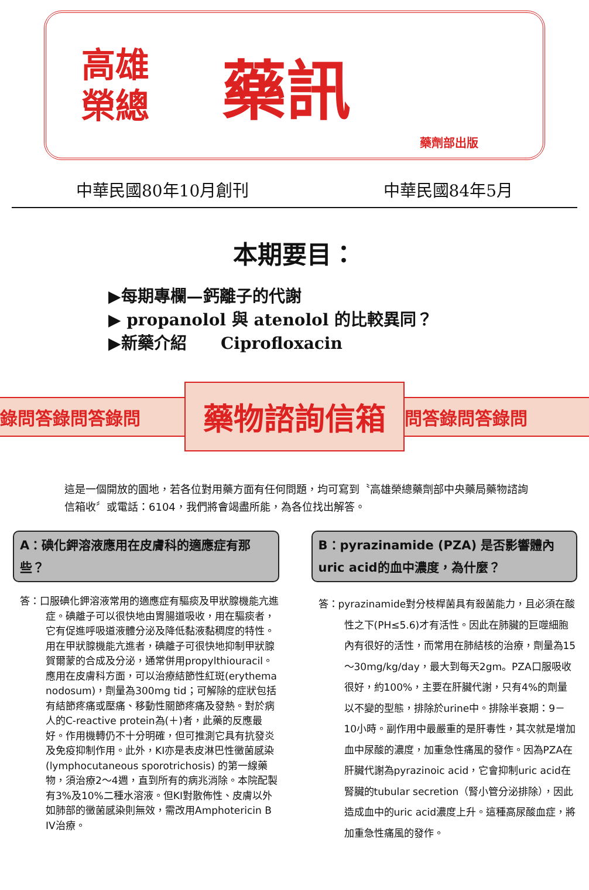高雄
榮總
藥訊
藥劑部出版
中華民國80年10月創刊 中華民國84年5月
本期要目：
▶每期專欄—鈣離子的代謝
▶ propanolol 與 atenolol 的比較異同？
▶新藥介紹 Ciprofloxacin
錄問答錄問答錄問
藥物諮詢信箱
問答錄問答錄問
這是一個開放的園地，若各位對用藥方面有任何問題，均可寫到〝高雄榮總藥劑部中央藥局藥物諮詢信箱收〞或電話：6104，我們將會竭盡所能，為各位找出解答。
A：碘化鉀溶液應用在皮膚科的適應症有那些？
答：口服碘化鉀溶液常用的適應症有驅痰及甲狀腺機能亢進症。碘離子可以很快地由胃腸道吸收，用在驅痰者，它有促進呼吸道液體分泌及降低黏液黏稠度的特性。用在甲狀腺機能亢進者，碘離子可很快地抑制甲狀腺賀爾蒙的合成及分泌，通常併用propylthiouracil。應用在皮膚科方面，可以治療結節性紅斑(erythema nodosum)，劑量為300mg tid；可解除的症狀包括有結節疼痛或壓痛、移動性關節疼痛及發熱。對於病人的C-reactive protein為(＋)者，此藥的反應最好。作用機轉仍不十分明確，但可推測它具有抗發炎及免疫抑制作用。此外，KI亦是表皮淋巴性黴菌感染(lymphocutaneous sporotrichosis) 的第一線藥物，須治療2～4週，直到所有的病兆消除。本院配製有3%及10%二種水溶液。但KI對散佈性、皮膚以外如肺部的黴菌感染則無效，需改用Amphotericin B IV治療。
B：pyrazinamide (PZA) 是否影響體內uric acid的血中濃度，為什麼？
答：pyrazinamide對分枝桿菌具有殺菌能力，且必須在酸性之下(PH≤5.6)才有活性。因此在肺臟的巨噬細胞內有很好的活性，而常用在肺結核的治療，劑量為15～30mg/kg/day，最大到每天2gm。PZA口服吸收很好，約100%，主要在肝臟代謝，只有4%的劑量以不變的型態，排除於urine中。排除半衰期：9－10小時。副作用中最嚴重的是肝毒性，其次就是增加血中尿酸的濃度，加重急性痛風的發作。因為PZA在肝臟代謝為pyrazinoic acid，它會抑制uric acid在腎臟的tubular secretion（腎小管分泌排除），因此造成血中的uric acid濃度上升。這種高尿酸血症，將加重急性痛風的發作。